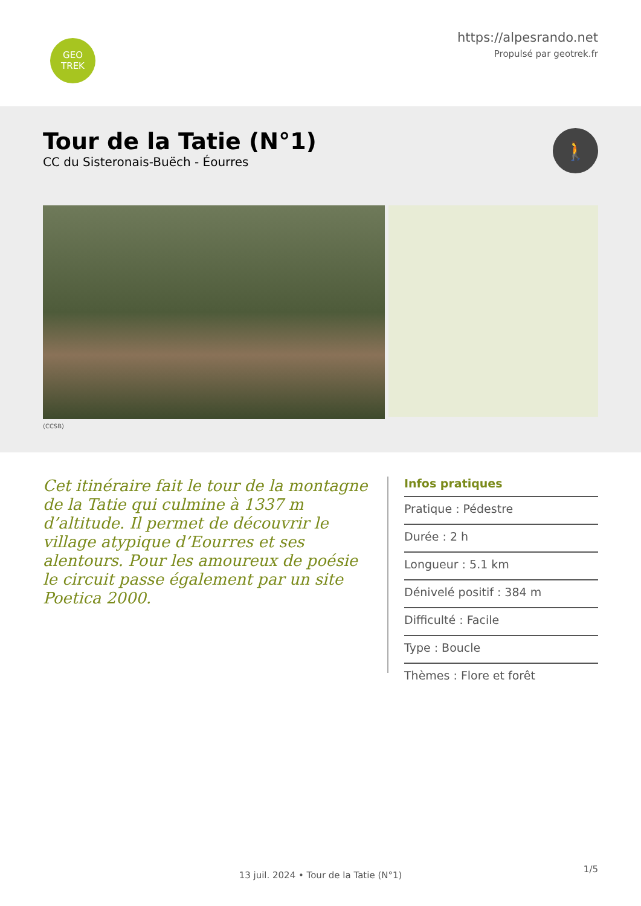GEO
TREK
https://alpesrando.net
Propulsé par geotrek.fr
Tour de la Tatie (N°1)
CC du Sisteronais-Buëch - Éourres
🚶
(CCSB)
Cet itinéraire fait le tour de la montagne de la Tatie qui culmine à 1337 m d’altitude. Il permet de découvrir le village atypique d’Eourres et ses alentours. Pour les amoureux de poésie le circuit passe également par un site Poetica 2000.
Infos pratiques
Pratique : Pédestre
Durée : 2 h
Longueur : 5.1 km
Dénivelé positif : 384 m
Difficulté : Facile
Type : Boucle
Thèmes : Flore et forêt
1/5
13 juil. 2024 • Tour de la Tatie (N°1)